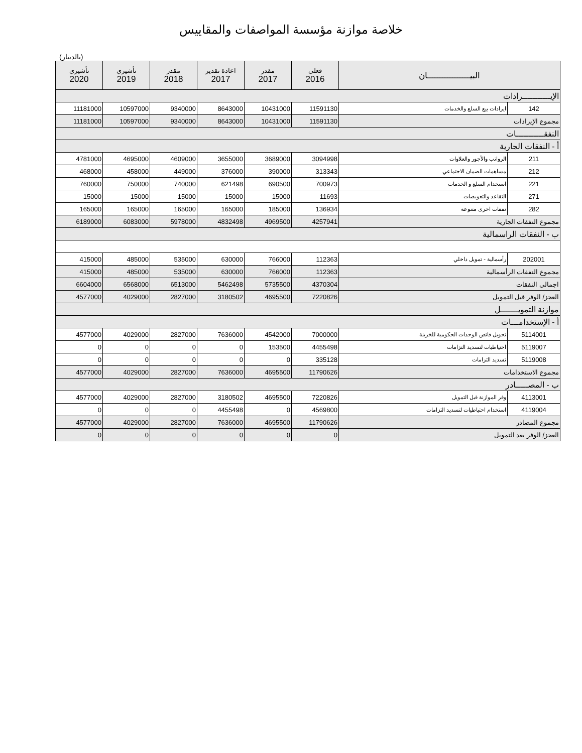خلاصة موازنة مؤسسة المواصفات والمقاييس
(بالدينار)
| البيـــــــــــــــــان | | فعلي 2016 | مقدر 2017 | اعادة تقدير 2017 | مقدر 2018 | تأشيري 2019 | تأشيري 2020 |
| --- | --- | --- | --- | --- | --- | --- | --- |
| الإيـــــــــــرادات | | | | | | | |
| 142 | ايرادات بيع السلع والخدمات | 11591130 | 10431000 | 8643000 | 9340000 | 10597000 | 11181000 |
| مجموع الإيرادات | | 11591130 | 10431000 | 8643000 | 9340000 | 10597000 | 11181000 |
| النفقـــــــــــات | | | | | | | |
| أ - النفقات الجارية | | | | | | | |
| 211 | الرواتب والأجور والعلاوات | 3094998 | 3689000 | 3655000 | 4609000 | 4695000 | 4781000 |
| 212 | مساهمات الضمان الاجتماعي | 313343 | 390000 | 376000 | 449000 | 458000 | 468000 |
| 221 | استخدام السلع و الخدمات | 700973 | 690500 | 621498 | 740000 | 750000 | 760000 |
| 271 | التقاعد والتعويضات | 11693 | 15000 | 15000 | 15000 | 15000 | 15000 |
| 282 | نفقات اخرى متنوعة | 136934 | 185000 | 165000 | 165000 | 165000 | 165000 |
| مجموع النفقات الجارية | | 4257941 | 4969500 | 4832498 | 5978000 | 6083000 | 6189000 |
| ب - النفقات الراسمالية | | | | | | | |
| 202001 | رأسمالية - تمويل داخلي | 112363 | 766000 | 630000 | 535000 | 485000 | 415000 |
| مجموع النفقات الرأسمالية | | 112363 | 766000 | 630000 | 535000 | 485000 | 415000 |
| اجمالي النفقات | | 4370304 | 5735500 | 5462498 | 6513000 | 6568000 | 6604000 |
| العجز/ الوفر قبل التمويل | | 7220826 | 4695500 | 3180502 | 2827000 | 4029000 | 4577000 |
| موازنة التمويـــــــل | | | | | | | |
| أ - الإستخدامـــات | | | | | | | |
| 5114001 | تحويل فائض الوحدات الحكومية للخزينة | 7000000 | 4542000 | 7636000 | 2827000 | 4029000 | 4577000 |
| 5119007 | احتياطيات لتسديد التزامات | 4455498 | 153500 | 0 | 0 | 0 | 0 |
| 5119008 | تسديد التزامات | 335128 | 0 | 0 | 0 | 0 | 0 |
| مجموع الاستخدامات | | 11790626 | 4695500 | 7636000 | 2827000 | 4029000 | 4577000 |
| ب - المصـــــادر | | | | | | | |
| 4113001 | وفر الموازنة قبل التمويل | 7220826 | 4695500 | 3180502 | 2827000 | 4029000 | 4577000 |
| 4119004 | استخدام احتياطيات لتسديد التزامات | 4569800 | 0 | 4455498 | 0 | 0 | 0 |
| مجموع المصادر | | 11790626 | 4695500 | 7636000 | 2827000 | 4029000 | 4577000 |
| العجز/ الوفر بعد التمويل | | 0 | 0 | 0 | 0 | 0 | 0 |